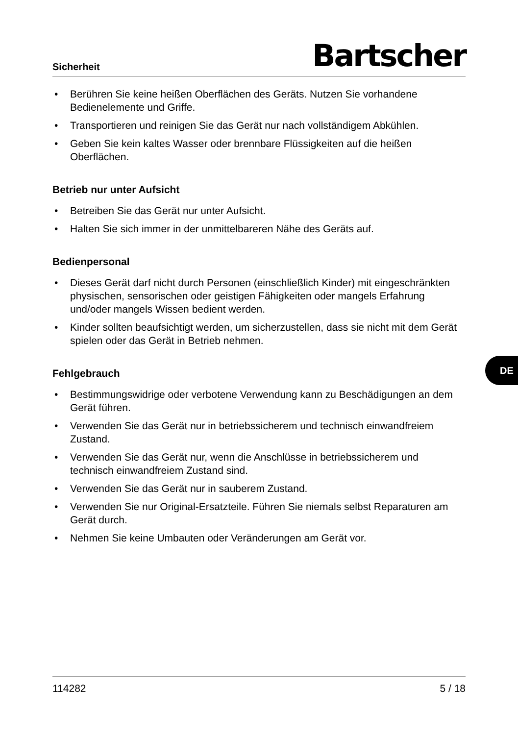Sicherheit Bartscher
• Berühren Sie keine heißen Oberflächen des Geräts. Nutzen Sie vorhandene Bedienelemente und Griffe.
• Transportieren und reinigen Sie das Gerät nur nach vollständigem Abkühlen.
• Geben Sie kein kaltes Wasser oder brennbare Flüssigkeiten auf die heißen Oberflächen.
Betrieb nur unter Aufsicht
• Betreiben Sie das Gerät nur unter Aufsicht.
• Halten Sie sich immer in der unmittelbareren Nähe des Geräts auf.
Bedienpersonal
• Dieses Gerät darf nicht durch Personen (einschließlich Kinder) mit eingeschränkten physischen, sensorischen oder geistigen Fähigkeiten oder mangels Erfahrung und/oder mangels Wissen bedient werden.
• Kinder sollten beaufsichtigt werden, um sicherzustellen, dass sie nicht mit dem Gerät spielen oder das Gerät in Betrieb nehmen.
Fehlgebrauch
• Bestimmungswidrige oder verbotene Verwendung kann zu Beschädigungen an dem Gerät führen.
• Verwenden Sie das Gerät nur in betriebssicherem und technisch einwandfreiem Zustand.
• Verwenden Sie das Gerät nur, wenn die Anschlüsse in betriebssicherem und technisch einwandfreiem Zustand sind.
• Verwenden Sie das Gerät nur in sauberem Zustand.
• Verwenden Sie nur Original-Ersatzteile. Führen Sie niemals selbst Reparaturen am Gerät durch.
• Nehmen Sie keine Umbauten oder Veränderungen am Gerät vor.
DE
114282 5 / 18